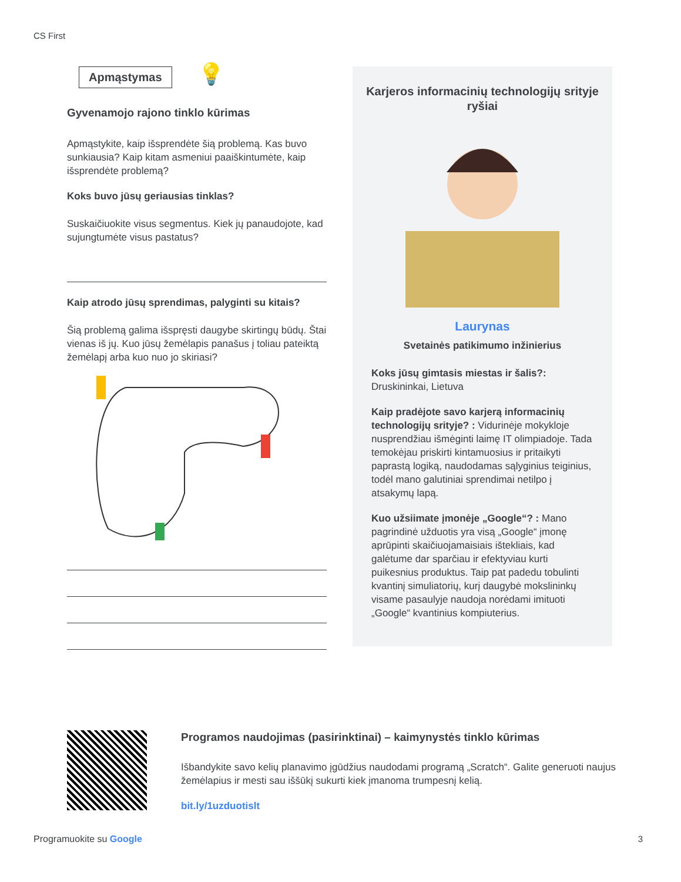CS First
Apmąstymas 💡
Gyvenamojo rajono tinklo kūrimas
Apmąstykite, kaip išsprendėte šią problemą. Kas buvo sunkiausia? Kaip kitam asmeniui paaiškintumėte, kaip išsprendėte problemą?
Koks buvo jūsų geriausias tinklas?
Suskaičiuokite visus segmentus. Kiek jų panaudojote, kad sujungtumėte visus pastatus?
Kaip atrodo jūsų sprendimas, palyginti su kitais?
Šią problemą galima išspręsti daugybe skirtingų būdų. Štai vienas iš jų. Kuo jūsų žemėlapis panašus į toliau pateiktą žemėlapį arba kuo nuo jo skiriasi?
Karjeros informacinių technologijų srityje ryšiai
Laurynas
Svetainės patikimumo inžinierius
Koks jūsų gimtasis miestas ir šalis?:
Druskininkai, Lietuva
Kaip pradėjote savo karjerą informacinių technologijų srityje? : Vidurinėje mokykloje nusprendžiau išmėginti laimę IT olimpiadoje. Tada temokėjau priskirti kintamuosius ir pritaikyti paprastą logiką, naudodamas sąlyginius teiginius, todėl mano galutiniai sprendimai netilpo į atsakymų lapą.
Kuo užsiimate įmonėje „Google“? : Mano pagrindinė užduotis yra visą „Google“ įmonę aprūpinti skaičiuojamaisiais ištekliais, kad galėtume dar sparčiau ir efektyviau kurti puikesnius produktus. Taip pat padedu tobulinti kvantinį simuliatorių, kurį daugybė mokslininkų visame pasaulyje naudoja norėdami imituoti „Google“ kvantinius kompiuterius.
Programos naudojimas (pasirinktinai) – kaimynystės tinklo kūrimas
Išbandykite savo kelių planavimo įgūdžius naudodami programą „Scratch“. Galite generuoti naujus žemėlapius ir mesti sau iššūkį sukurti kiek įmanoma trumpesnį kelią.
bit.ly/1uzduotislt
Programuokite su Google 3